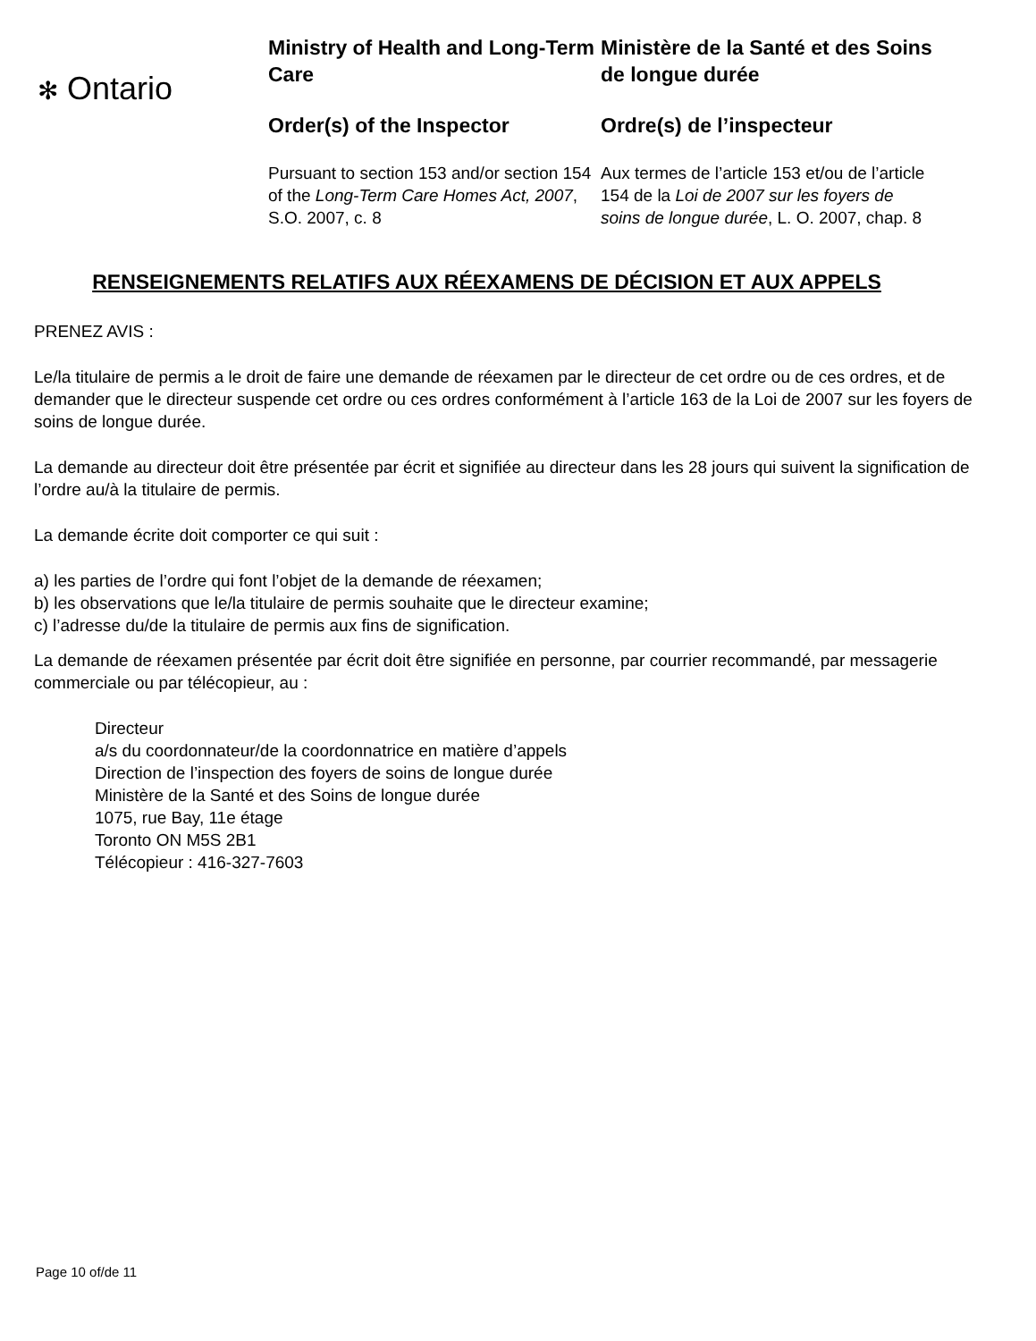✻ Ontario
Ministry of Health and Long-Term Care
Order(s) of the Inspector
Pursuant to section 153 and/or section 154 of the Long-Term Care Homes Act, 2007, S.O. 2007, c. 8
Ministère de la Santé et des Soins de longue durée
Ordre(s) de l’inspecteur
Aux termes de l’article 153 et/ou de l’article 154 de la Loi de 2007 sur les foyers de soins de longue durée, L. O. 2007, chap. 8
RENSEIGNEMENTS RELATIFS AUX RÉEXAMENS DE DÉCISION ET AUX APPELS
PRENEZ AVIS :
Le/la titulaire de permis a le droit de faire une demande de réexamen par le directeur de cet ordre ou de ces ordres, et de demander que le directeur suspende cet ordre ou ces ordres conformément à l’article 163 de la Loi de 2007 sur les foyers de soins de longue durée.
La demande au directeur doit être présentée par écrit et signifiée au directeur dans les 28 jours qui suivent la signification de l’ordre au/à la titulaire de permis.
La demande écrite doit comporter ce qui suit :
a) les parties de l’ordre qui font l’objet de la demande de réexamen;
b) les observations que le/la titulaire de permis souhaite que le directeur examine;
c) l’adresse du/de la titulaire de permis aux fins de signification.
La demande de réexamen présentée par écrit doit être signifiée en personne, par courrier recommandé, par messagerie commerciale ou par télécopieur, au :
Directeur
a/s du coordonnateur/de la coordonnatrice en matière d’appels
Direction de l’inspection des foyers de soins de longue durée
Ministère de la Santé et des Soins de longue durée
1075, rue Bay, 11e étage
Toronto ON M5S 2B1
Télécopieur : 416-327-7603
Page 10 of/de 11